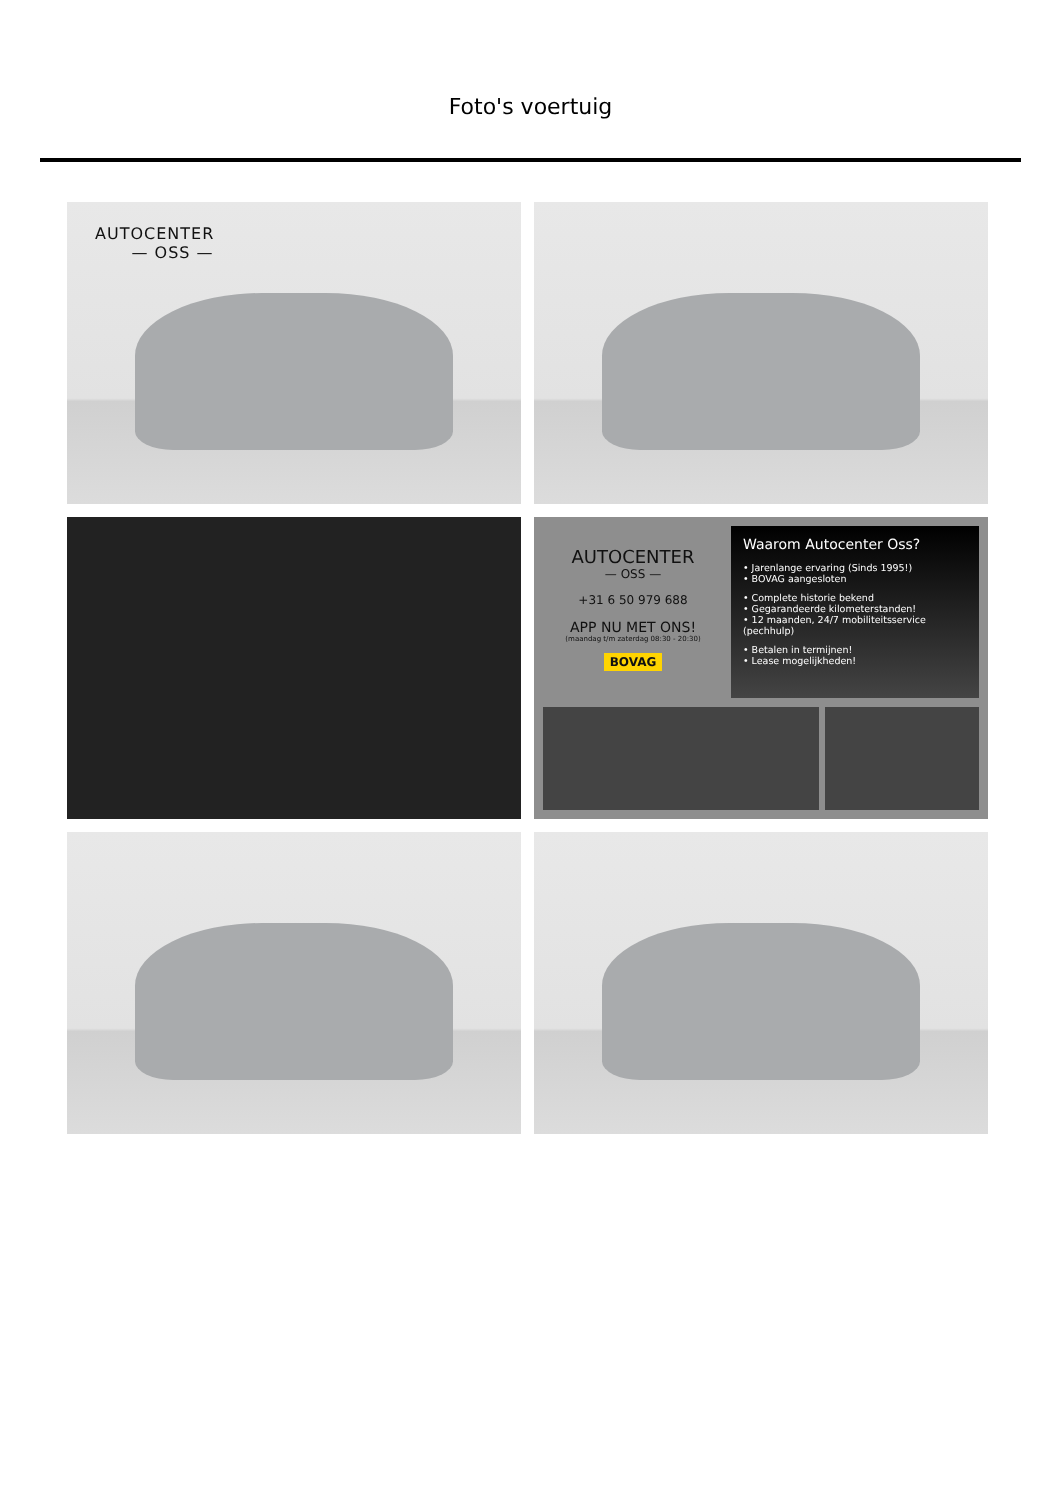Foto's voertuig
AUTOCENTER
— OSS —
AUTOCENTER
— OSS —
+31 6 50 979 688
APP NU MET ONS!
(maandag t/m zaterdag 08:30 - 20:30)
BOVAG
Waarom Autocenter Oss?
• Jarenlange ervaring (Sinds 1995!)
• BOVAG aangesloten
• Complete historie bekend
• Gegarandeerde kilometerstanden!
• 12 maanden, 24/7 mobiliteitsservice (pechhulp)
• Betalen in termijnen!
• Lease mogelijkheden!